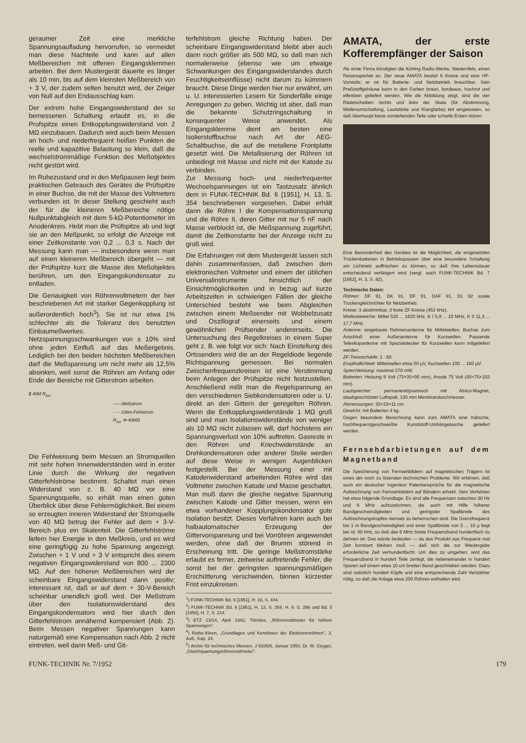geraumer Zeit eine merkliche Spannungsaufladung hervorrufen, so vermeidet man diese Nachteile und kann auf allen Meßbereichen mit offenen Eingangsklemmen arbeiten. Bei dem Mustergerät dauerte es länger als 10 min, bis auf dem kleinsten Meßbereich von + 3 V, der zudem selten benutzt wird, der Zeiger von Null auf den Endausschlag kam.
Der extrem hohe Eingangswiderstand der so bemessenen Schaltung erlaubt es, in die Prufspitze einen Entkopplungswiderstand von 2 MΩ einzubauen. Dadurch wird auch beim Messen an hoch- und niederfrequent heißen Punkten die reelle und kapazitive Belastung so klein, daß die wechselstrommäßige Funktion des Meßobjektes nicht gestört wird.
Im Ruhezustand und in den Meßpausen liegt beim praktischen Gebrauch des Gerätes die Prüfspitze in einer Buchse, die mit der Masse des Voltmeters verbunden ist. In dieser Stellung geschieht auch der für die kleineren Meßbereiche nötige Nullpunktabgleich mit dem 5-kΩ-Potentiometer im Anodenkreis. Hebt man die Prüfspitze ab und legt sie an den Meßpunkt, so erfolgt die Anzeige mit einer Zeitkonstante von 0,2 ... 0,3 s. Nach der Messung kann man — insbesondere wenn man auf einen kleineren Meßbereich übergeht — mit der Prüfspitze kurz die Masse des Meßobjektes berühren, um den Eingangskondensator zu entladen.
Die Genauigkeit von Röhrenvoltmetern der hier beschriebenen Art mit starker Gegenkopplung ist außerordentlich hoch<sup>5</sup>). Sie ist nur etwa 1% schlechter als die Toleranz des benutzten Einbaumeßwerkes. Netzspannungsschwankungen von ± 10% sind ohne jeden Einfluß auf das Meßergebnis. Lediglich bei den beiden höchsten Meßbereichen darf die Meßspannung um nicht mehr als 12,5% absinken, weil sonst die Röhren am Anfang oder Ende der Bereiche mit Gitterstrom arbeiten.
2 40M R<sub>iso</sub>
——Meßstrom
- - - Gitter-Fehlstrom
R<sub>iso</sub> ≫ 40MΩ
Die Fehlweisung beim Messen an Stromquellen mit sehr hohen Innenwiderständen wird in erster Linie durch die Wirkung der negativen Gitterfehlströme bestimmt. Schaltet man einen Widerstand von z. B. 40 MΩ vor eine Spannungsquelle, so erhält man einen guten Überblick über diese Fehlermöglichkeit. Bei einem so erzeugten inneren Widerstand der Stromquelle von 40 MΩ betrug der Fehler auf dem + 3-V-Bereich plus ein Skalenteil. Die Gitterfehlströme liefern hier Energie in den Meßkreis, und es wird eine geringfügig zu hohe Spannung angezeigt. Zwischen + 1 V und + 3 V entspricht dies einem negativen Eingangswiderstand von 800 ... 2300 MΩ. Auf den höheren Meßbereichen wird der scheinbare Eingangswiderstand dann positiv; interessant ist, daß er auf dem + 30-V-Bereich scheinbar unendlich groß wird. Der Meßstrom über den Isolationswiderstand des Eingangskondensators wird hier durch den Gitterfehlstrom annähernd kompensiert (Abb. 2). Beim Messen negativer Spannungen kann naturgemäß eine Kompensation nach Abb. 2 nicht eintreten, weil dann Meß- und Git-
terfehlstrom gleiche Richtung haben. Der scheinbare Eingangswiderstand bleibt aber auch dann noch größer als 500 MΩ, so daß man sich normalerweise (ebenso wie um etwaige Schwankungen des Eingangswiderstandes durch Feuchtigkeitseinflüsse) nicht darum zu kümmern braucht. Diese Dinge werden hier nur erwähnt, um u. U. interessierten Lesern für Sonderfälle einige Anregungen zu geben. Wichtig ist aber, daß man die bekannte Schutzringschaltung in konsequenter Weise anwendet. Als Eingangsklemme dient am besten eine Isolierstoffbuchse nach Art der AEG-Schaltbuchse, die auf die metallene Frontplatte gesetzt wird. Die Metallisierung der Röhren ist unbedingt mit Masse und nicht mit der Katode zu verbinden.
Zur Messung hoch- und niederfrequenter Wechselspannungen ist ein Tastzusatz ähnlich dem in FUNK-TECHNIK Bd. 6 [1951], H. 13, S. 354 beschriebenen vorgesehen. Dabei erhält dann die Röhre I die Kompensationsspannung und die Röhre II, deren Gitter mit nur 5 nF nach Masse verblockt ist, die Meßspannung zugeführt, damit die Zeitkonstante bei der Anzeige nicht zu groß wird.
Die Erfahrungen mit dem Mustergerät lassen sich dahin zusammenfassen, daß zwischen dem elektronischen Voltmeter und einem der üblichen Universalinstrumente hinsichtlich der Einsichtmöglichkeiten und in bezug auf kurze Arbeitszeiten in schwierigen Fällen der gleiche Unterschied besteht wie beim Abgleichen zwischen einem Meßsender mit Wobbelzusatz und Oszillograf einerseits und einem gewöhnlichen Prüfsender andererseits. Die Untersuchung des Regelkreises in einem Super geht z. B. wie folgt vor sich: Nach Einstellung des Ortssenders wird die an der Regeldiode liegende Richtspannung gemessen. Bei normalen Zwischenfrequenzkreisen ist eine Verstimmung beim Anlegen der Prüfspitze nicht festzustellen. Anschließend mißt man die Regelspannung an den verschiedenen Siebkondensatoren oder u. U. direkt an den Gittern der geregelten Röhren. Wenn die Entkopplungswiderstände 1 MΩ groß sind und man Isolationswiderstände von weniger als 10 MΩ nicht zulassen will, darf höchstens ein Spannungsverlust von 10% auftreten. Gasreste in den Röhren und Kriechwiderstände an Drehkondensatoren oder anderer Stelle werden auf diese Weise in wenigen Augenblicken festgestellt. Bei der Messung einer mit Katodenwiderstand arbeitenden Röhre wird das Voltmeter zwischen Katode und Masse geschaltet. Man muß dann die gleiche negative Spannung zwischen Katode und Gitter messen, wenn ein etwa vorhandener Kopplungskondensator gute Isolation besitzt. Dieses Verfahren kann auch bei halbautomatischer Erzeugung der Gittervorspannung und bei Vorröhren angewendet werden, ohne daß der Brumm störend in Erscheinung tritt. Die geringe Meßstromstärke erlaubt es ferner, zeitweise auftretende Fehler, die sonst bei der geringsten spannungsmäßigen Erschütterung verschwinden, binnen kürzester Frist einzukreisen.
<sup>1</sup>) FUNK-TECHNIK Bd. 6 [1951], H. 16, S. 444.
<sup>2</sup>) FUNK-TECHNIK Bd. 6 [1951], H. 13, S. 354, H. 9, S. 266 und Bd. 5 [1950], H. 7, S. 214.
<sup>3</sup>) ETZ 13/14, April 1942; Tönnies, „Röhrenvoltmeter für höhere Spannungen".
<sup>4</sup>) Rothe-Kleen, „Grundlagen und Kennlinien der Elektronenröhren", 3. Aufl., Kap. 23.
<sup>5</sup>) Archiv für technisches Messen, J 8335/6, Januar 1950; Dr. W. Geyger, „Gleichspannungsröhrenvoltmeter".
AMATA, der erste Kofferempfänger der Saison
Als erste Firma kündigten die Körting Radio-Werke, Niedernfels, einen Reisesuperhet an. Der neue AMATA besitzt 6 Kreise und eine HF-Vorstufe; er ist für Batterie- und Netzbetrieb brauchbar. Sein Preßstoffgehäuse kann in den Farben braun, bordeaux, hochrot und elfenbein geliefert werden. Wie die Abbildung zeigt, sind die vier Rädelscheiben rechts und links der Skala (für Abstimmung, Wellenumschaltung, Lautstärke und Klangfarbe) tief eingelassen, so daß überhaupt keine vorstehenden Teile oder scharfe Ecken stören.
Eine Besonderheit des Gerätes ist die Möglichkeit, die eingesetzten Trockenbatterien in Betriebspausen über eine besondere Schaltung am Lichtnetz auffrischen zu können, so daß ihre Lebensdauer entscheidend verlängert wird (vergl. auch FUNK-TECHNIK Bd. 7 [1952], H. 3, S. 82).
Technische Daten:
Röhren: DF 91, DK 91, DF 91, DAF 91, DL 92 sowie Trockengleichrichter für Netzbetrieb.
Kreise: 3 abstimmbar, 3 feste ZF-Kreise (452 kHz).
Wellenbereiche: Mittel 520 ... 1620 kHz, K I 5,9 ... 10 MHz, K II 11,3 ... 17,7 MHz.
Antenne: eingebaute Rahmenantenne für Mittelwellen, Buchse zum Anschluß einer Außenantenne für Kurzwellen. Passende Teleskopantenne mit Spezialstecker für Kurzwellen kann mitgeliefert werden.
ZF-Trennschärfe: 1 : 60.
Empfindlichkeit: Mittelwellen etwa 50 µV, Kurzwellen 100 ... 160 µV.
Sprechleistung: maximal 270 mW.
Batterien: Heizung 9 Volt (72×35×95 mm), Anode 75 Volt (40×75×102 mm).
Lautsprecher: permanentdynamisch mit Alnico-Magnet, staubgeschützter Luftspalt, 130 mm Membrandurchmesser.
Abmessungen: 33×23×11 cm.
Gewicht: mit Batterien 4 kg.
Gegen besondere Berechnung kann zum AMATA eine hübsche, hochfrequenzgeschweißte Kunststoff-Umhängetasche geliefert werden.
Fernsehdarbietungen auf dem Magnetband
Die Speicherung von Fernsehbildern auf magnetischen Trägern ist eines der noch zu lösenden technischen Probleme. Wir erfahren, daß auch ein deutscher Ingenieur Patentansprüche für die magnetische Aufzeichnung von Fernsehbildern auf Bändern erhebt. Sein Verfahren hat etwa folgende Grundlage: Es sind alle Frequenzen zwischen 30 Hz und 6 MHz aufzuzeichnen, die auch mit Hilfe höherer Bandgeschwindigkeiten und geringster Spaltbreite des Aufzeichnungskopfes niemals zu beherrschen sind. Die Grenzfrequenz bei 1 m Bandgeschwindigkeit und einer Spaltbreite von 5 ... 10 µ liegt bei rd. 60 kHz, so daß das 6 MHz breite Frequenzband hundertfach zu dehnen ist. Das würde bedeuten — da das Produkt aus Frequenz mal Zeit konstant bleiben muß — daß sich die zur Wiedergabe erforderliche Zeit verhundertfacht. Um dies zu umgehen, wird das Frequenzband in hundert Teile zerlegt, die nebeneinander in hundert Spuren auf einem etwa 10 cm breiten Band geschrieben werden. Dazu sind natürlich hundert Köpfe und eine entsprechende Zahl Verstärker nötig, so daß die Anlage etwa 250 Röhren enthalten wird.
FUNK-TECHNIK Nr. 7/1952 179